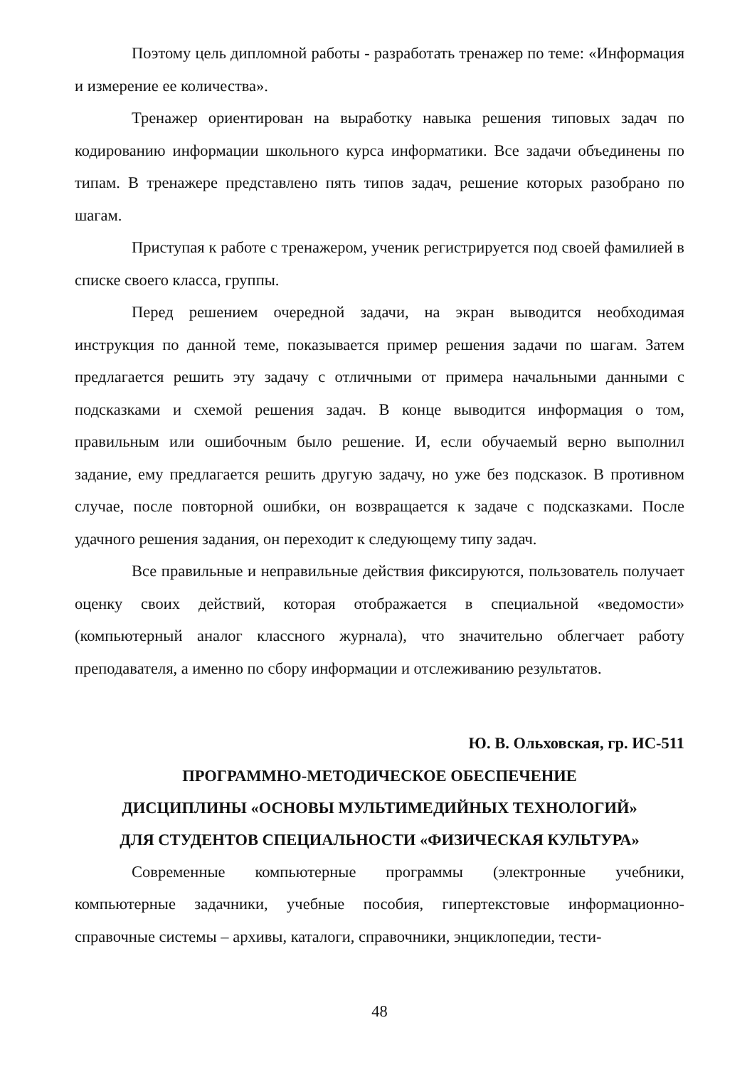Поэтому цель дипломной работы - разработать тренажер по теме: «Информация и измерение ее количества».
Тренажер ориентирован на выработку навыка решения типовых задач по кодированию информации школьного курса информатики. Все задачи объединены по типам. В тренажере представлено пять типов задач, решение которых разобрано по шагам.
Приступая к работе с тренажером, ученик регистрируется под своей фамилией в списке своего класса, группы.
Перед решением очередной задачи, на экран выводится необходимая инструкция по данной теме, показывается пример решения задачи по шагам. Затем предлагается решить эту задачу с отличными от примера начальными данными с подсказками и схемой решения задач. В конце выводится информация о том, правильным или ошибочным было решение. И, если обучаемый верно выполнил задание, ему предлагается решить другую задачу, но уже без подсказок. В противном случае, после повторной ошибки, он возвращается к задаче с подсказками. После удачного решения задания, он переходит к следующему типу задач.
Все правильные и неправильные действия фиксируются, пользователь получает оценку своих действий, которая отображается в специальной «ведомости» (компьютерный аналог классного журнала), что значительно облегчает работу преподавателя, а именно по сбору информации и отслеживанию результатов.
Ю. В. Ольховская, гр. ИС-511
ПРОГРАММНО-МЕТОДИЧЕСКОЕ ОБЕСПЕЧЕНИЕ
ДИСЦИПЛИНЫ «ОСНОВЫ МУЛЬТИМЕДИЙНЫХ ТЕХНОЛОГИЙ»
ДЛЯ СТУДЕНТОВ СПЕЦИАЛЬНОСТИ «ФИЗИЧЕСКАЯ КУЛЬТУРА»
Современные компьютерные программы (электронные учебники, компьютерные задачники, учебные пособия, гипертекстовые информационно-справочные системы – архивы, каталоги, справочники, энциклопедии, тести-
48